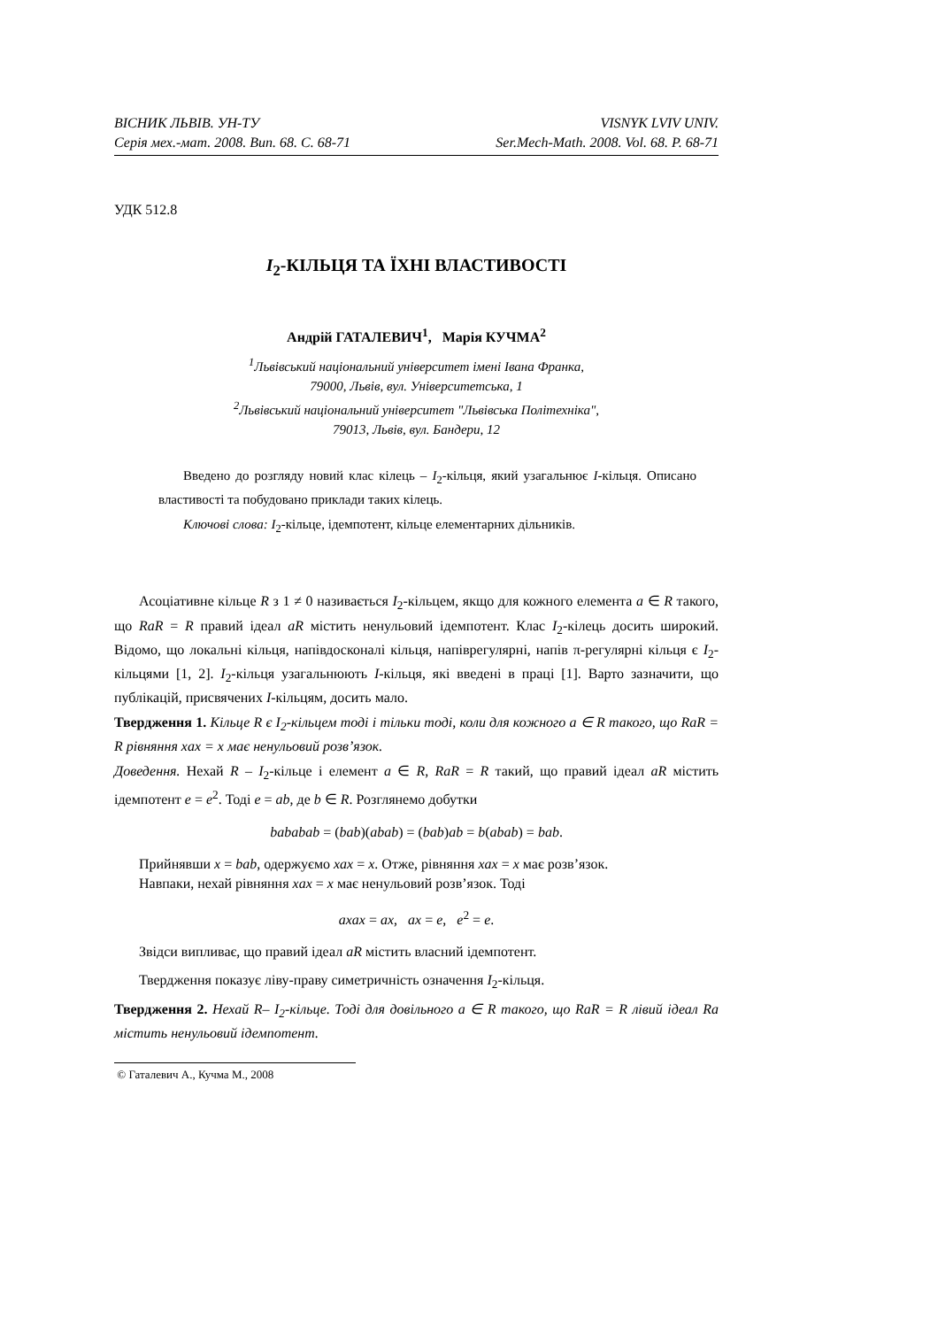ВІСНИК ЛЬВІВ. УН-ТУ VISNYK LVIV UNIV.
Серія мех.-мат. 2008. Вип. 68. С. 68-71 Ser.Mech-Math. 2008. Vol. 68. P. 68-71
УДК 512.8
I<sub>2</sub>-КІЛЬЦЯ ТА ЇХНІ ВЛАСТИВОСТІ
Андрій ГАТАЛЕВИЧ<sup>1</sup>, Марія КУЧМА<sup>2</sup>
<sup>1</sup> Львівський національний університет імені Івана Франка,
79000, Львів, вул. Університетська, 1
<sup>2</sup> Львівський національний університет "Львівська Політехніка",
79013, Львів, вул. Бандери, 12
Введено до розгляду новий клас кілець – I<sub>2</sub>-кільця, який узагальнює I-кільця. Описано властивості та побудовано приклади таких кілець.
Ключові слова: I<sub>2</sub>-кільце, ідемпотент, кільце елементарних дільників.
Асоціативне кільце R з 1 ≠ 0 називається I<sub>2</sub>-кільцем, якщо для кожного елемента a ∈ R такого, що RaR = R правий ідеал aR містить ненульовий ідемпотент. Клас I<sub>2</sub>-кілець досить широкий. Відомо, що локальні кільця, напівдосконалі кільця, напіврегулярні, напів π-регулярні кільця є I<sub>2</sub>-кільцями [1, 2]. I<sub>2</sub>-кільця узагальнюють I-кільця, які введені в праці [1]. Варто зазначити, що публікацій, присвячених I-кільцям, досить мало.
Твердження 1. Кільце R є I<sub>2</sub>-кільцем тоді і тільки тоді, коли для кожного a ∈ R такого, що RaR = R рівняння xax = x має ненульовий розв’язок.
Доведення. Нехай R – I<sub>2</sub>-кільце і елемент a ∈ R, RaR = R такий, що правий ідеал aR містить ідемпотент e = e<sup>2</sup>. Тоді e = ab, де b ∈ R. Розглянемо добутки
bababab = (bab)(abab) = (bab)ab = b(abab) = bab.
Прийнявши x = bab, одержуємо xax = x. Отже, рівняння xax = x має розв’язок.
Навпаки, нехай рівняння xax = x має ненульовий розв’язок. Тоді
axax = ax, ax = e, e<sup>2</sup> = e.
Звідси випливає, що правий ідеал aR містить власний ідемпотент.
Твердження показує ліву-праву симетричність означення I<sub>2</sub>-кільця.
Твердження 2. Нехай R– I<sub>2</sub>-кільце. Тоді для довільного a ∈ R такого, що RaR = R лівий ідеал Ra містить ненульовий ідемпотент.
© Гаталевич А., Кучма М., 2008